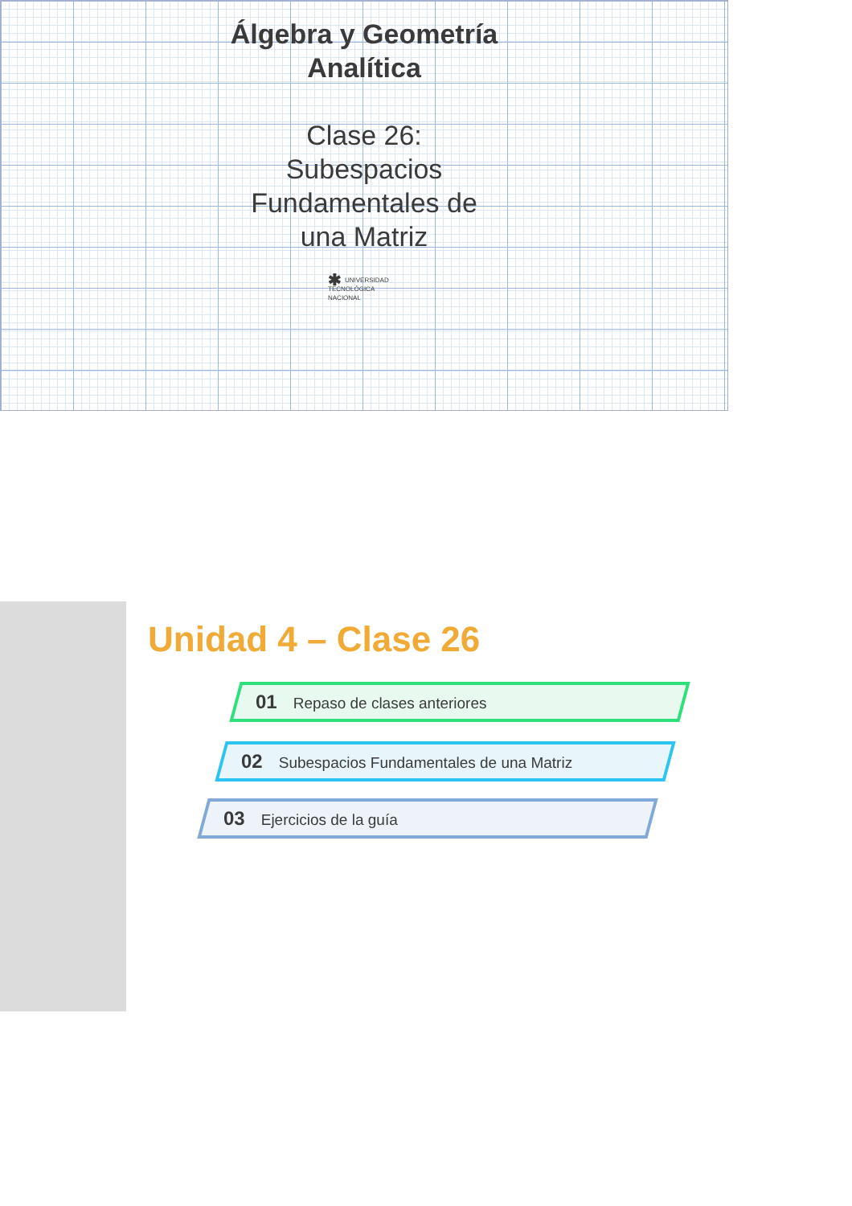Álgebra y Geometría
Analítica
Clase 26:
Subespacios
Fundamentales de
una Matriz
✱ UNIVERSIDAD
TECNOLÓGICA
NACIONAL
Unidad 4 – Clase 26
01 Repaso de clases anteriores
02 Subespacios Fundamentales de una Matriz
03 Ejercicios de la guía